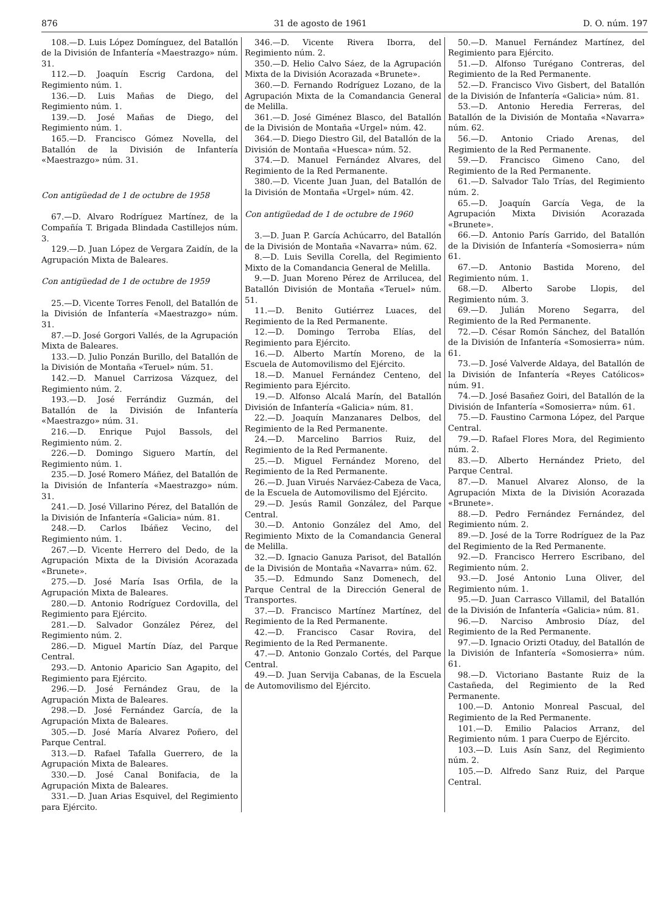876 31 de agosto de 1961 D. O. núm. 197
108.—D. Luis López Domínguez, del Batallón de la División de Infantería «Maestrazgo» núm. 31.
112.—D. Joaquín Escrig Cardona, del Regimiento núm. 1.
136.—D. Luis Mañas de Diego, del Regimiento núm. 1.
139.—D. José Mañas de Diego, del Regimiento núm. 1.
165.—D. Francisco Gómez Novella, del Batallón de la División de Infantería «Maestrazgo» núm. 31.
Con antigüedad de 1 de octubre de 1958
67.—D. Alvaro Rodríguez Martínez, de la Compañía T. Brigada Blindada Castillejos núm. 3.
129.—D. Juan López de Vergara Zaidín, de la Agrupación Mixta de Baleares.
Con antigüedad de 1 de octubre de 1959
25.—D. Vicente Torres Fenoll, del Batallón de la División de Infantería «Maestrazgo» núm. 31.
87.—D. José Gorgori Vallés, de la Agrupación Mixta de Baleares.
133.—D. Julio Ponzán Burillo, del Batallón de la División de Montaña «Teruel» núm. 51.
142.—D. Manuel Carrizosa Vázquez, del Regimiento núm. 2.
193.—D. José Ferrándiz Guzmán, del Batallón de la División de Infantería «Maestrazgo» núm. 31.
216.—D. Enrique Pujol Bassols, del Regimiento núm. 2.
226.—D. Domingo Siguero Martín, del Regimiento núm. 1.
235.—D. José Romero Máñez, del Batallón de la División de Infantería «Maestrazgo» núm. 31.
241.—D. José Villarino Pérez, del Batallón de la División de Infantería «Galicia» núm. 81.
248.—D. Carlos Ibáñez Vecino, del Regimiento núm. 1.
267.—D. Vicente Herrero del Dedo, de la Agrupación Mixta de la División Acorazada «Brunete».
275.—D. José María Isas Orfila, de la Agrupación Mixta de Baleares.
280.—D. Antonio Rodríguez Cordovilla, del Regimiento para Ejército.
281.—D. Salvador González Pérez, del Regimiento núm. 2.
286.—D. Miguel Martín Díaz, del Parque Central.
293.—D. Antonio Aparicio San Agapito, del Regimiento para Ejército.
296.—D. José Fernández Grau, de la Agrupación Mixta de Baleares.
298.—D. José Fernández García, de la Agrupación Mixta de Baleares.
305.—D. José María Alvarez Poñero, del Parque Central.
313.—D. Rafael Tafalla Guerrero, de la Agrupación Mixta de Baleares.
330.—D. José Canal Bonifacia, de la Agrupación Mixta de Baleares.
331.—D. Juan Arias Esquivel, del Regimiento para Ejército.
346.—D. Vicente Rivera Iborra, del Regimiento núm. 2.
350.—D. Helio Calvo Sáez, de la Agrupación Mixta de la División Acorazada «Brunete».
360.—D. Fernando Rodríguez Lozano, de la Agrupación Mixta de la Comandancia General de Melilla.
361.—D. José Giménez Blasco, del Batallón de la División de Montaña «Urgel» núm. 42.
364.—D. Diego Diestro Gil, del Batallón de la División de Montaña «Huesca» núm. 52.
374.—D. Manuel Fernández Alvares, del Regimiento de la Red Permanente.
380.—D. Vicente Juan Juan, del Batallón de la División de Montaña «Urgel» núm. 42.
Con antigüedad de 1 de octubre de 1960
3.—D. Juan P. García Achúcarro, del Batallón de la División de Montaña «Navarra» núm. 62.
8.—D. Luis Sevilla Corella, del Regimiento Mixto de la Comandancia General de Melilla.
9.—D. Juan Moreno Pérez de Arrilucea, del Batallón División de Montaña «Teruel» núm. 51.
11.—D. Benito Gutiérrez Luaces, del Regimiento de la Red Permanente.
12.—D. Domingo Terroba Elías, del Regimiento para Ejército.
16.—D. Alberto Martín Moreno, de la Escuela de Automovilismo del Ejército.
18.—D. Manuel Fernández Centeno, del Regimiento para Ejército.
19.—D. Alfonso Alcalá Marín, del Batallón División de Infantería «Galicia» núm. 81.
22.—D. Joaquín Manzanares Delbos, del Regimiento de la Red Permanente.
24.—D. Marcelino Barrios Ruiz, del Regimiento de la Red Permanente.
25.—D. Miguel Fernández Moreno, del Regimiento de la Red Permanente.
26.—D. Juan Virués Narváez-Cabeza de Vaca, de la Escuela de Automovilismo del Ejército.
29.—D. Jesús Ramil González, del Parque Central.
30.—D. Antonio González del Amo, del Regimiento Mixto de la Comandancia General de Melilla.
32.—D. Ignacio Ganuza Parisot, del Batallón de la División de Montaña «Navarra» núm. 62.
35.—D. Edmundo Sanz Domenech, del Parque Central de la Dirección General de Transportes.
37.—D. Francisco Martínez Martínez, del Regimiento de la Red Permanente.
42.—D. Francisco Casar Rovira, del Regimiento de la Red Permanente.
47.—D. Antonio Gonzalo Cortés, del Parque Central.
49.—D. Juan Servija Cabanas, de la Escuela de Automovilismo del Ejército.
50.—D. Manuel Fernández Martínez, del Regimiento para Ejército.
51.—D. Alfonso Turégano Contreras, del Regimiento de la Red Permanente.
52.—D. Francisco Vivo Gisbert, del Batallón de la División de Infantería «Galicia» núm. 81.
53.—D. Antonio Heredia Ferreras, del Batallón de la División de Montaña «Navarra» núm. 62.
56.—D. Antonio Criado Arenas, del Regimiento de la Red Permanente.
59.—D. Francisco Gimeno Cano, del Regimiento de la Red Permanente.
61.—D. Salvador Talo Trías, del Regimiento núm. 2.
65.—D. Joaquín García Vega, de la Agrupación Mixta División Acorazada «Brunete».
66.—D. Antonio París Garrido, del Batallón de la División de Infantería «Somosierra» núm 61.
67.—D. Antonio Bastida Moreno, del Regimiento núm. 1.
68.—D. Alberto Sarobe Llopis, del Regimiento núm. 3.
69.—D. Julián Moreno Segarra, del Regimiento de la Red Permanente.
72.—D. César Romón Sánchez, del Batallón de la División de Infantería «Somosierra» núm. 61.
73.—D. José Valverde Aldaya, del Batallón de la División de Infantería «Reyes Católicos» núm. 91.
74.—D. José Basañez Goiri, del Batallón de la División de Infantería «Somosierra» núm. 61.
75.—D. Faustino Carmona López, del Parque Central.
79.—D. Rafael Flores Mora, del Regimiento núm. 2.
83.—D. Alberto Hernández Prieto, del Parque Central.
87.—D. Manuel Alvarez Alonso, de la Agrupación Mixta de la División Acorazada «Brunete».
88.—D. Pedro Fernández Fernández, del Regimiento núm. 2.
89.—D. José de la Torre Rodríguez de la Paz del Regimiento de la Red Permanente.
92.—D. Francisco Herrero Escribano, del Regimiento núm. 2.
93.—D. José Antonio Luna Oliver, del Regimiento núm. 1.
95.—D. Juan Carrasco Villamil, del Batallón de la División de Infantería «Galicia» núm. 81.
96.—D. Narciso Ambrosio Díaz, del Regimiento de la Red Permanente.
97.—D. Ignacio Orizti Otaduy, del Batallón de la División de Infantería «Somosierra» núm. 61.
98.—D. Victoriano Bastante Ruiz de la Castañeda, del Regimiento de la Red Permanente.
100.—D. Antonio Monreal Pascual, del Regimiento de la Red Permanente.
101.—D. Emilio Palacios Arranz, del Regimiento núm. 1 para Cuerpo de Ejército.
103.—D. Luis Asín Sanz, del Regimiento núm. 2.
105.—D. Alfredo Sanz Ruiz, del Parque Central.